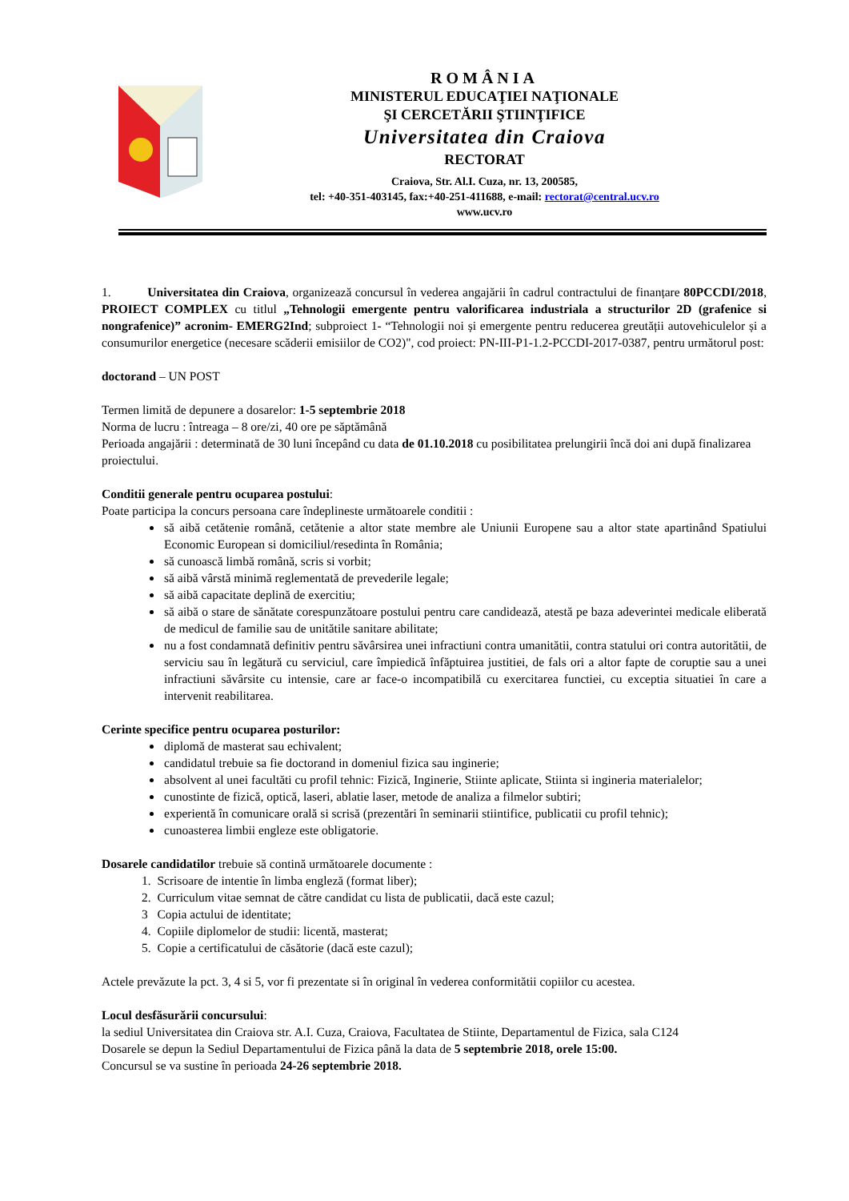ROMÂNIA
MINISTERUL EDUCAŢIEI NAŢIONALE
ŞI CERCETĂRII ŞTIINŢIFICE
Universitatea din Craiova
RECTORAT
Craiova, Str. Al.I. Cuza, nr. 13, 200585,
tel: +40-351-403145, fax:+40-251-411688, e-mail: rectorat@central.ucv.ro
www.ucv.ro
1. Universitatea din Craiova, organizează concursul în vederea angajării în cadrul contractului de finanțare 80PCCDI/2018, PROIECT COMPLEX cu titlul „Tehnologii emergente pentru valorificarea industriala a structurilor 2D (grafenice si nongrafenice)” acronim- EMERG2Ind; subproiect 1- “Tehnologii noi și emergente pentru reducerea greutății autovehiculelor și a consumurilor energetice (necesare scăderii emisiilor de CO2)", cod proiect: PN-III-P1-1.2-PCCDI-2017-0387, pentru următorul post:
doctorand – UN POST
Termen limită de depunere a dosarelor: 1-5 septembrie 2018
Norma de lucru : întreaga – 8 ore/zi, 40 ore pe săptămână
Perioada angajării : determinată de 30 luni începând cu data de 01.10.2018 cu posibilitatea prelungirii încă doi ani după finalizarea proiectului.
Conditii generale pentru ocuparea postului:
Poate participa la concurs persoana care îndeplineste următoarele conditii :
să aibă cetătenie română, cetătenie a altor state membre ale Uniunii Europene sau a altor state apartinând Spatiului Economic European si domiciliul/resedinta în România;
să cunoască limbă română, scris si vorbit;
să aibă vârstă minimă reglementată de prevederile legale;
să aibă capacitate deplină de exercitiu;
să aibă o stare de sănătate corespunzătoare postului pentru care candidează, atestă pe baza adeverintei medicale eliberată de medicul de familie sau de unitătile sanitare abilitate;
nu a fost condamnată definitiv pentru săvârsirea unei infractiuni contra umanitătii, contra statului ori contra autoritătii, de serviciu sau în legătură cu serviciul, care împiedică înfăptuirea justitiei, de fals ori a altor fapte de coruptie sau a unei infractiuni săvârsite cu intensie, care ar face-o incompatibilă cu exercitarea functiei, cu exceptia situatiei în care a intervenit reabilitarea.
Cerinte specifice pentru ocuparea posturilor:
diplomă de masterat sau echivalent;
candidatul trebuie sa fie doctorand in domeniul fizica sau inginerie;
absolvent al unei facultăti cu profil tehnic: Fizică, Inginerie, Stiinte aplicate, Stiinta si ingineria materialelor;
cunostinte de fizică, optică, laseri, ablatie laser, metode de analiza a filmelor subtiri;
experientă în comunicare orală si scrisă (prezentări în seminarii stiintifice, publicatii cu profil tehnic);
cunoasterea limbii engleze este obligatorie.
Dosarele candidatilor trebuie să contină următoarele documente :
1. Scrisoare de intentie în limba engleză (format liber);
2. Curriculum vitae semnat de către candidat cu lista de publicatii, dacă este cazul;
3 Copia actului de identitate;
4. Copiile diplomelor de studii: licentă, masterat;
5. Copie a certificatului de căsătorie (dacă este cazul);
Actele prevăzute la pct. 3, 4 si 5, vor fi prezentate si în original în vederea conformitătii copiilor cu acestea.
Locul desfăsurării concursului:
la sediul Universitatea din Craiova str. A.I. Cuza, Craiova, Facultatea de Stiinte, Departamentul de Fizica, sala C124
Dosarele se depun la Sediul Departamentului de Fizica până la data de 5 septembrie 2018, orele 15:00.
Concursul se va sustine în perioada 24-26 septembrie 2018.